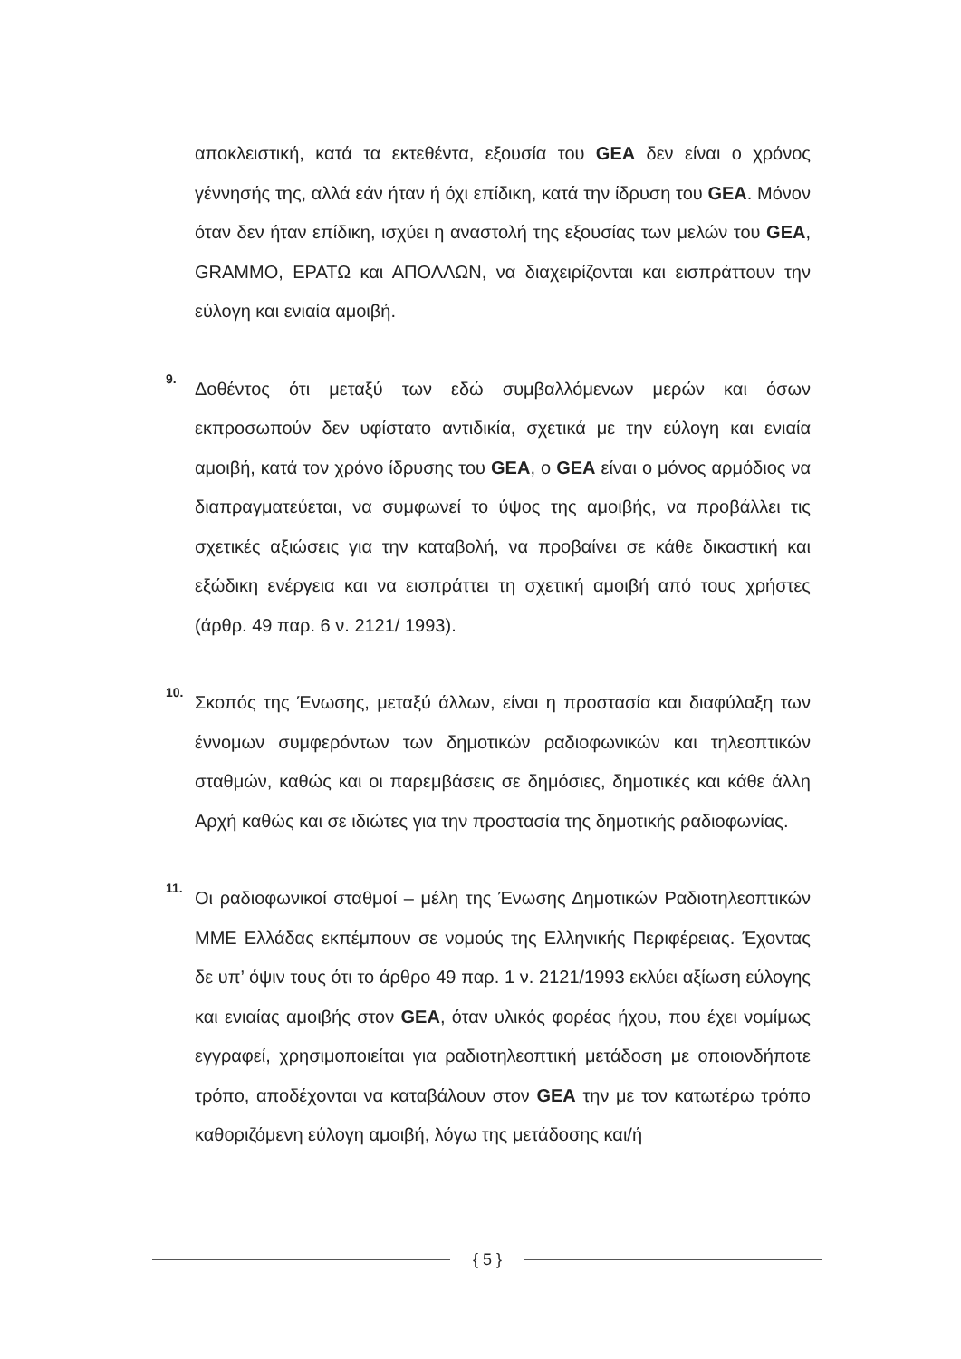αποκλειστική, κατά τα εκτεθέντα, εξουσία του GEA δεν είναι ο χρόνος γέννησής της, αλλά εάν ήταν ή όχι επίδικη, κατά την ίδρυση του GEA. Μόνον όταν δεν ήταν επίδικη, ισχύει η αναστολή της εξουσίας των μελών του GEA, GRAMMO, ΕΡΑΤΩ και ΑΠΟΛΛΩΝ, να διαχειρίζονται και εισπράττουν την εύλογη και ενιαία αμοιβή.
9.
Δοθέντος ότι μεταξύ των εδώ συμβαλλόμενων μερών και όσων εκπροσωπούν δεν υφίστατο αντιδικία, σχετικά με την εύλογη και ενιαία αμοιβή, κατά τον χρόνο ίδρυσης του GEA, ο GEA είναι ο μόνος αρμόδιος να διαπραγματεύεται, να συμφωνεί το ύψος της αμοιβής, να προβάλλει τις σχετικές αξιώσεις για την καταβολή, να προβαίνει σε κάθε δικαστική και εξώδικη ενέργεια και να εισπράττει τη σχετική αμοιβή από τους χρήστες (άρθρ. 49 παρ. 6 ν. 2121/ 1993).
10.
Σκοπός της Ένωσης, μεταξύ άλλων, είναι η προστασία και διαφύλαξη των έννομων συμφερόντων των δημοτικών ραδιοφωνικών και τηλεοπτικών σταθμών, καθώς και οι παρεμβάσεις σε δημόσιες, δημοτικές και κάθε άλλη Αρχή καθώς και σε ιδιώτες για την προστασία της δημοτικής ραδιοφωνίας.
11.
Οι ραδιοφωνικοί σταθμοί – μέλη της Ένωσης Δημοτικών Ραδιοτηλεοπτικών ΜΜΕ Ελλάδας εκπέμπουν σε νομούς της Ελληνικής Περιφέρειας. Έχοντας δε υπ’ όψιν τους ότι το άρθρο 49 παρ. 1 ν. 2121/1993 εκλύει αξίωση εύλογης και ενιαίας αμοιβής στον GEA, όταν υλικός φορέας ήχου, που έχει νομίμως εγγραφεί, χρησιμοποιείται για ραδιοτηλεοπτική μετάδοση με οποιονδήποτε τρόπο, αποδέχονται να καταβάλουν στον GEA την με τον κατωτέρω τρόπο καθοριζόμενη εύλογη αμοιβή, λόγω της μετάδοσης και/ή
{ 5 }